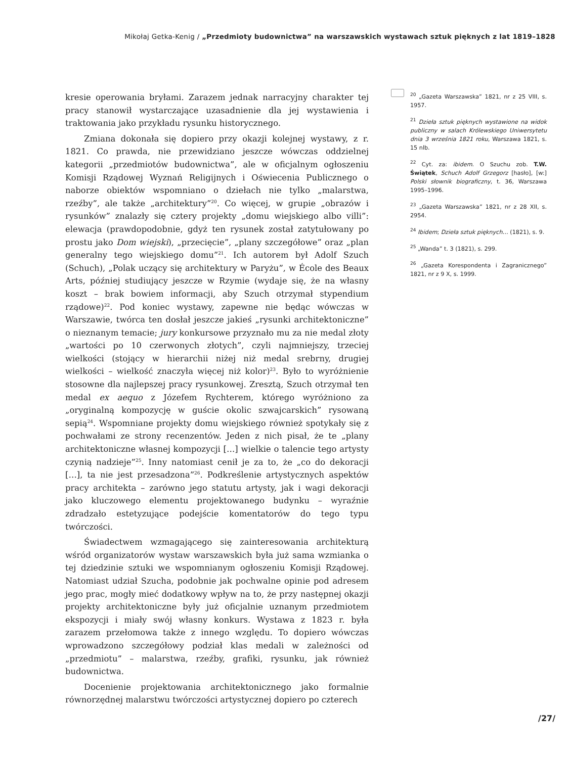Mikołaj Getka-Kenig / „Przedmioty budownictwa” na warszawskich wystawach sztuk pięknych z lat 1819–1828
kresie operowania bryłami. Zarazem jednak narracyjny charakter tej pracy stanowił wystarczające uzasadnienie dla jej wystawienia i traktowania jako przykładu rysunku historycznego.
Zmiana dokonała się dopiero przy okazji kolejnej wystawy, z r. 1821. Co prawda, nie przewidziano jeszcze wówczas oddzielnej kategorii „przedmiotów budownictwa”, ale w oficjalnym ogłoszeniu Komisji Rządowej Wyznań Religijnych i Oświecenia Publicznego o naborze obiektów wspomniano o dziełach nie tylko „malarstwa, rzeźby”, ale także „architektury”<sup>20</sup>. Co więcej, w grupie „obrazów i rysunków” znalazły się cztery projekty „domu wiejskiego albo villi”: elewacja (prawdopodobnie, gdyż ten rysunek został zatytułowany po prostu jako Dom wiejski), „przecięcie”, „plany szczegółowe” oraz „plan generalny tego wiejskiego domu”<sup>21</sup>. Ich autorem był Adolf Szuch (Schuch), „Polak uczący się architektury w Paryżu”, w École des Beaux Arts, później studiujący jeszcze w Rzymie (wydaje się, że na własny koszt – brak bowiem informacji, aby Szuch otrzymał stypendium rządowe)<sup>22</sup>. Pod koniec wystawy, zapewne nie będąc wówczas w Warszawie, twórca ten dosłał jeszcze jakieś „rysunki architektoniczne” o nieznanym temacie; jury konkursowe przyznało mu za nie medal złoty „wartości po 10 czerwonych złotych”, czyli najmniejszy, trzeciej wielkości (stojący w hierarchii niżej niż medal srebrny, drugiej wielkości – wielkość znaczyła więcej niż kolor)<sup>23</sup>. Było to wyróżnienie stosowne dla najlepszej pracy rysunkowej. Zresztą, Szuch otrzymał ten medal ex aequo z Józefem Rychterem, którego wyróżniono za „oryginalną kompozycję w guście okolic szwajcarskich” rysowaną sepią<sup>24</sup>. Wspomniane projekty domu wiejskiego również spotykały się z pochwałami ze strony recenzentów. Jeden z nich pisał, że te „plany architektoniczne własnej kompozycji […] wielkie o talencie tego artysty czynią nadzieje”<sup>25</sup>. Inny natomiast cenił je za to, że „co do dekoracji […], ta nie jest przesadzona”<sup>26</sup>. Podkreślenie artystycznych aspektów pracy architekta – zarówno jego statutu artysty, jak i wagi dekoracji jako kluczowego elementu projektowanego budynku – wyraźnie zdradzało estetyzujące podejście komentatorów do tego typu twórczości.
Świadectwem wzmagającego się zainteresowania architekturą wśród organizatorów wystaw warszawskich była już sama wzmianka o tej dziedzinie sztuki we wspomnianym ogłoszeniu Komisji Rządowej. Natomiast udział Szucha, podobnie jak pochwalne opinie pod adresem jego prac, mogły mieć dodatkowy wpływ na to, że przy następnej okazji projekty architektoniczne były już oficjalnie uznanym przedmiotem ekspozycji i miały swój własny konkurs. Wystawa z 1823 r. była zarazem przełomowa także z innego względu. To dopiero wówczas wprowadzono szczegółowy podział klas medali w zależności od „przedmiotu” – malarstwa, rzeźby, grafiki, rysunku, jak również budownictwa.
Docenienie projektowania architektonicznego jako formalnie równorzędnej malarstwu twórczości artystycznej dopiero po czterech
<sup>20</sup> „Gazeta Warszawska” 1821, nr z 25 VIII, s. 1957.
<sup>21</sup> Dzieła sztuk pięknych wystawione na widok publiczny w salach Królewskiego Uniwersytetu dnia 3 września 1821 roku, Warszawa 1821, s. 15 nlb.
<sup>22</sup> Cyt. za: ibidem. O Szuchu zob. T.W. Świątek, Schuch Adolf Grzegorz [hasło], [w:] Polski słownik biograficzny, t. 36, Warszawa 1995–1996.
<sup>23</sup> „Gazeta Warszawska” 1821, nr z 28 XII, s. 2954.
<sup>24</sup> Ibidem; Dzieła sztuk pięknych… (1821), s. 9.
<sup>25</sup> „Wanda” t. 3 (1821), s. 299.
<sup>26</sup> „Gazeta Korespondenta i Zagranicznego” 1821, nr z 9 X, s. 1999.
/27/